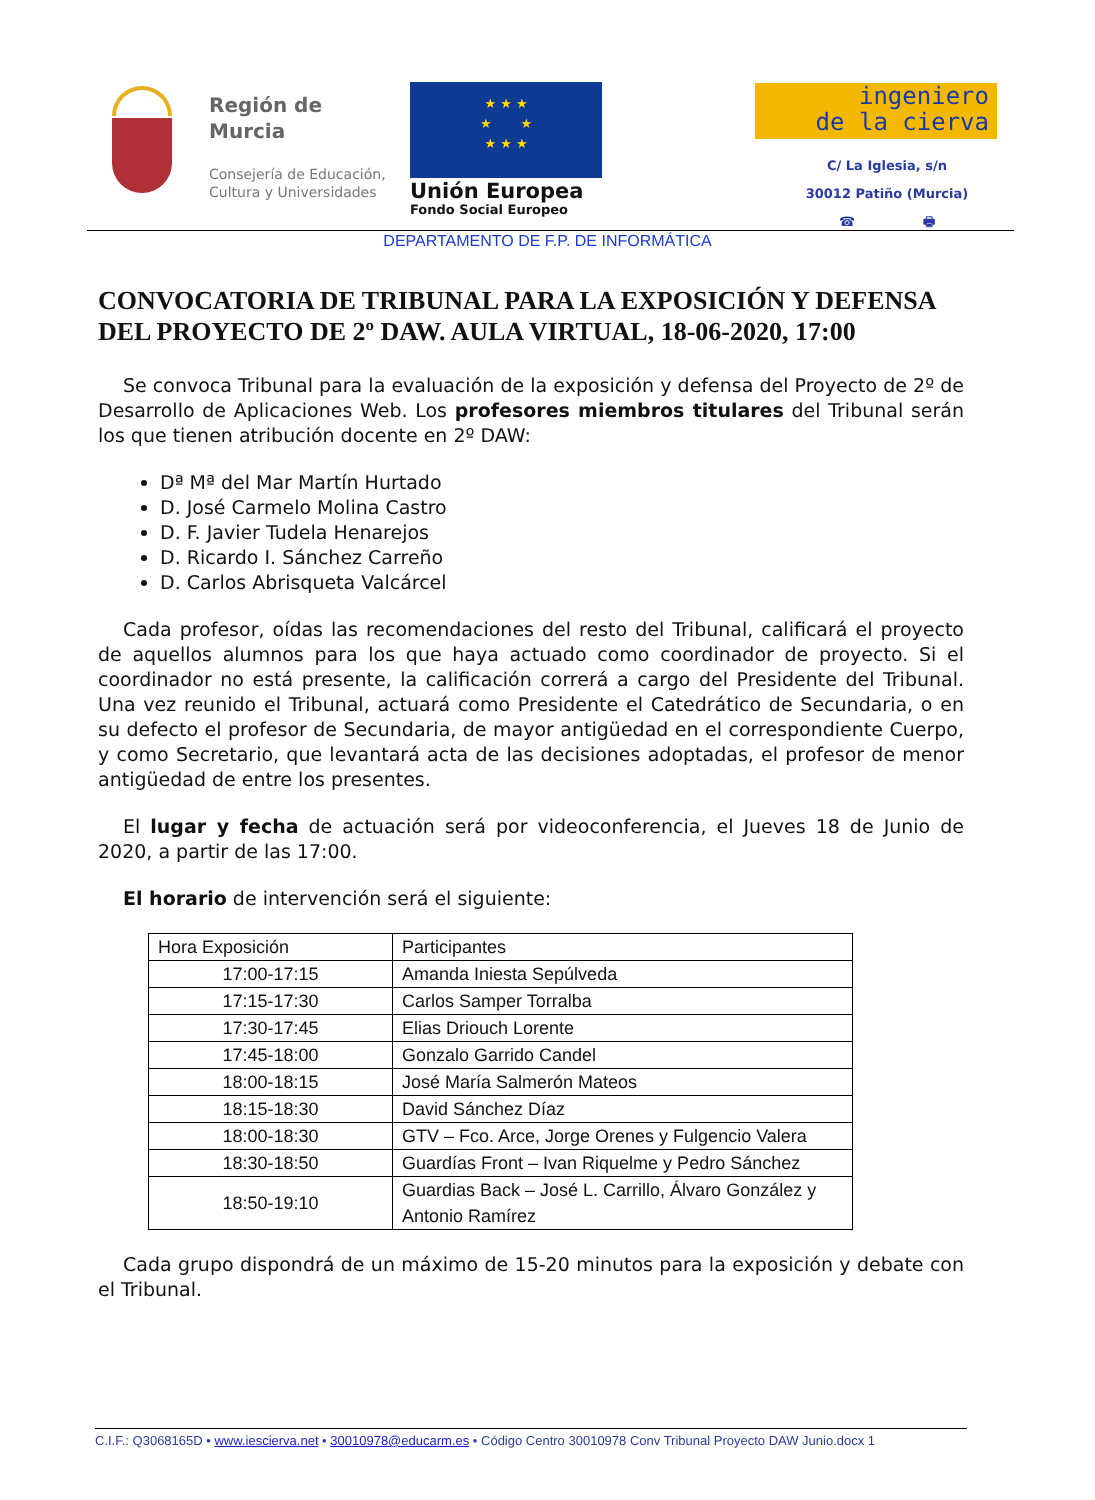Región de
Murcia
Consejería de Educación,
Cultura y Universidades
★ ★ ★
★ ★
★ ★ ★
Unión Europea
Fondo Social Europeo
ingeniero
de la cierva
C/ La Iglesia, s/n
30012 Patiño (Murcia)
☎ 🖶
DEPARTAMENTO DE F.P. DE INFORMÁTICA
CONVOCATORIA DE TRIBUNAL PARA LA EXPOSICIÓN Y DEFENSA DEL PROYECTO DE 2º DAW. AULA VIRTUAL, 18-06-2020, 17:00
Se convoca Tribunal para la evaluación de la exposición y defensa del Proyecto de 2º de Desarrollo de Aplicaciones Web. Los profesores miembros titulares del Tribunal serán los que tienen atribución docente en 2º DAW:
Dª Mª del Mar Martín Hurtado
D. José Carmelo Molina Castro
D. F. Javier Tudela Henarejos
D. Ricardo I. Sánchez Carreño
D. Carlos Abrisqueta Valcárcel
Cada profesor, oídas las recomendaciones del resto del Tribunal, calificará el proyecto de aquellos alumnos para los que haya actuado como coordinador de proyecto. Si el coordinador no está presente, la calificación correrá a cargo del Presidente del Tribunal. Una vez reunido el Tribunal, actuará como Presidente el Catedrático de Secundaria, o en su defecto el profesor de Secundaria, de mayor antigüedad en el correspondiente Cuerpo, y como Secretario, que levantará acta de las decisiones adoptadas, el profesor de menor antigüedad de entre los presentes.
El lugar y fecha de actuación será por videoconferencia, el Jueves 18 de Junio de 2020, a partir de las 17:00.
El horario de intervención será el siguiente:
| Hora Exposición | Participantes |
| 17:00-17:15 | Amanda Iniesta Sepúlveda |
| 17:15-17:30 | Carlos Samper Torralba |
| 17:30-17:45 | Elias Driouch Lorente |
| 17:45-18:00 | Gonzalo Garrido Candel |
| 18:00-18:15 | José María Salmerón Mateos |
| 18:15-18:30 | David Sánchez Díaz |
| 18:00-18:30 | GTV – Fco. Arce, Jorge Orenes y Fulgencio Valera |
| 18:30-18:50 | Guardías Front – Ivan Riquelme y Pedro Sánchez |
| 18:50-19:10 | Guardias Back – José L. Carrillo, Álvaro González y Antonio Ramírez |
Cada grupo dispondrá de un máximo de 15-20 minutos para la exposición y debate con el Tribunal.
C.I.F.: Q3068165D • www.iescierva.net • 30010978@educarm.es • Código Centro 30010978 Conv Tribunal Proyecto DAW Junio.docx 1